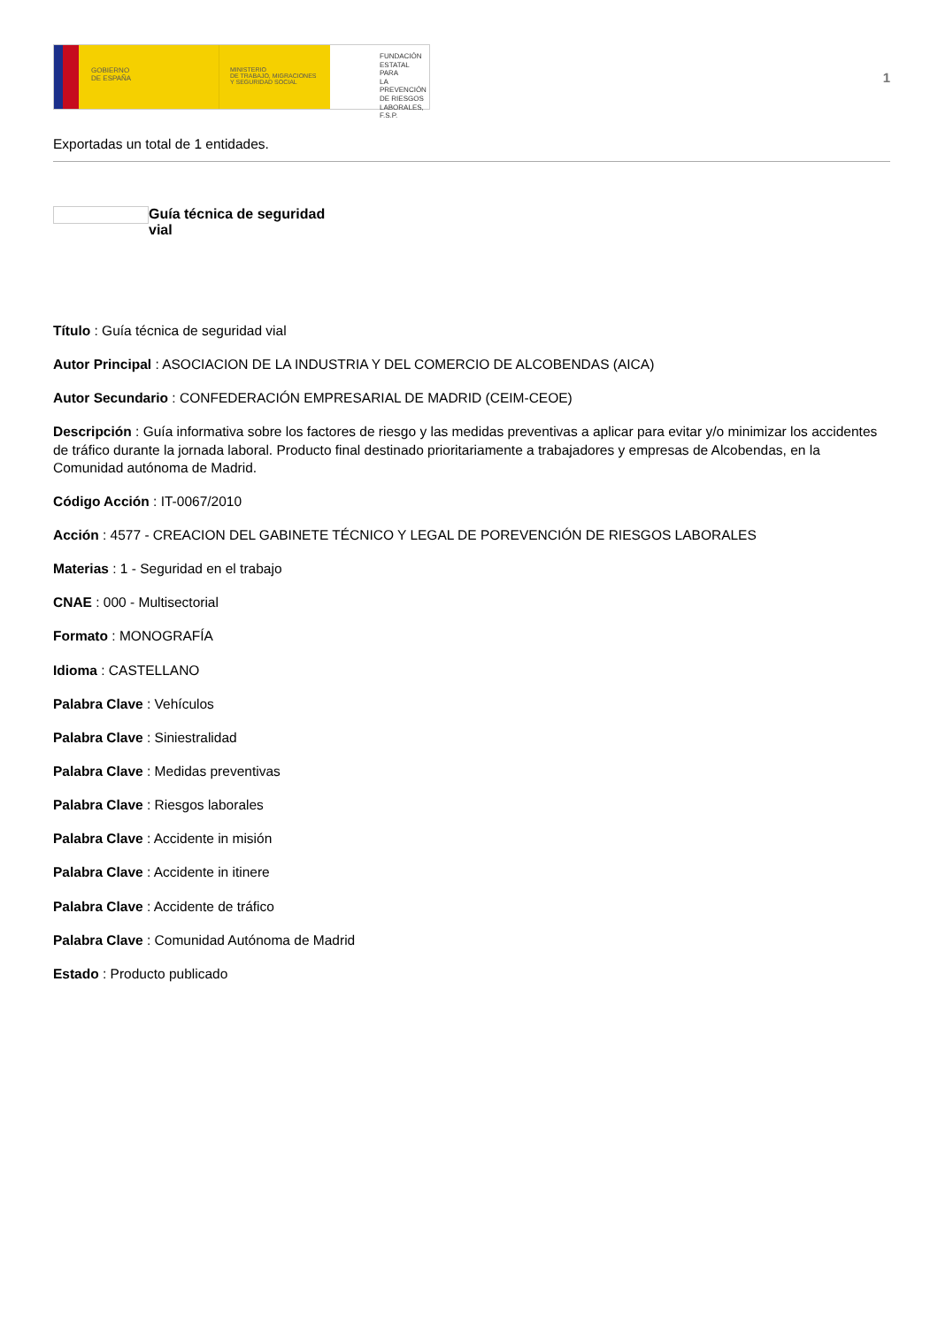GOBIERNO
DE ESPAÑA
MINISTERIO
DE TRABAJO, MIGRACIONES
Y SEGURIDAD SOCIAL
FUNDACIÓN
ESTATAL PARA
LA PREVENCIÓN
DE RIESGOS
LABORALES, F.S.P.
1
Exportadas un total de 1 entidades.
Guía técnica de seguridad vial
Título : Guía técnica de seguridad vial
Autor Principal : ASOCIACION DE LA INDUSTRIA Y DEL COMERCIO DE ALCOBENDAS (AICA)
Autor Secundario : CONFEDERACIÓN EMPRESARIAL DE MADRID (CEIM-CEOE)
Descripción : Guía informativa sobre los factores de riesgo y las medidas preventivas a aplicar para evitar y/o minimizar los accidentes de tráfico durante la jornada laboral. Producto final destinado prioritariamente a trabajadores y empresas de Alcobendas, en la Comunidad autónoma de Madrid.
Código Acción : IT-0067/2010
Acción : 4577 - CREACION DEL GABINETE TÉCNICO Y LEGAL DE POREVENCIÓN DE RIESGOS LABORALES
Materias : 1 - Seguridad en el trabajo
CNAE : 000 - Multisectorial
Formato : MONOGRAFÍA
Idioma : CASTELLANO
Palabra Clave : Vehículos
Palabra Clave : Siniestralidad
Palabra Clave : Medidas preventivas
Palabra Clave : Riesgos laborales
Palabra Clave : Accidente in misión
Palabra Clave : Accidente in itinere
Palabra Clave : Accidente de tráfico
Palabra Clave : Comunidad Autónoma de Madrid
Estado : Producto publicado